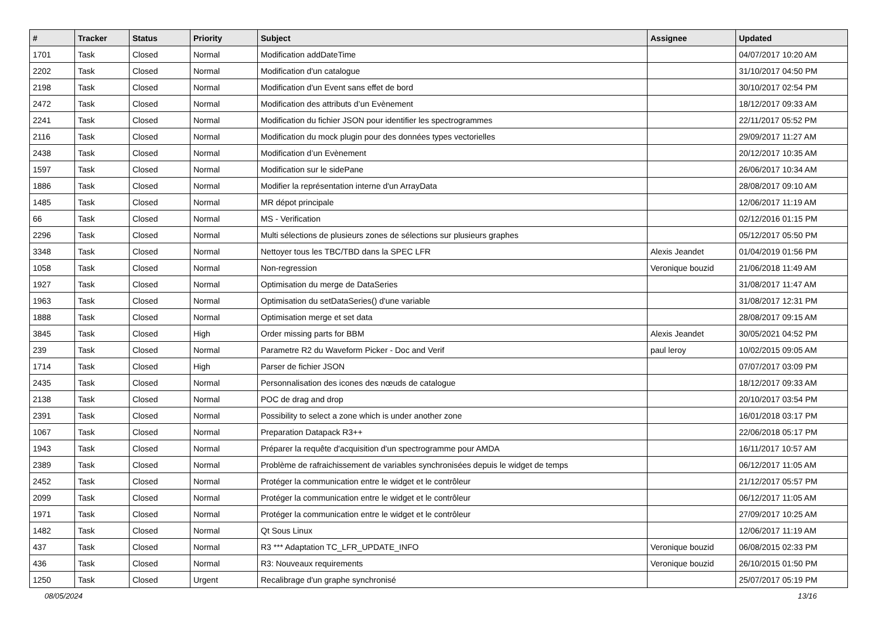| # | Tracker | Status | Priority | Subject | Assignee | Updated |
| --- | --- | --- | --- | --- | --- | --- |
| 1701 | Task | Closed | Normal | Modification addDateTime | | 04/07/2017 10:20 AM |
| 2202 | Task | Closed | Normal | Modification d'un catalogue | | 31/10/2017 04:50 PM |
| 2198 | Task | Closed | Normal | Modification d'un Event sans effet de bord | | 30/10/2017 02:54 PM |
| 2472 | Task | Closed | Normal | Modification des attributs d’un Evènement | | 18/12/2017 09:33 AM |
| 2241 | Task | Closed | Normal | Modification du fichier JSON pour identifier les spectrogrammes | | 22/11/2017 05:52 PM |
| 2116 | Task | Closed | Normal | Modification du mock plugin pour des données types vectorielles | | 29/09/2017 11:27 AM |
| 2438 | Task | Closed | Normal | Modification d’un Evènement | | 20/12/2017 10:35 AM |
| 1597 | Task | Closed | Normal | Modification sur le sidePane | | 26/06/2017 10:34 AM |
| 1886 | Task | Closed | Normal | Modifier la représentation interne d'un ArrayData | | 28/08/2017 09:10 AM |
| 1485 | Task | Closed | Normal | MR dépot principale | | 12/06/2017 11:19 AM |
| 66 | Task | Closed | Normal | MS - Verification | | 02/12/2016 01:15 PM |
| 2296 | Task | Closed | Normal | Multi sélections de plusieurs zones de sélections sur plusieurs graphes | | 05/12/2017 05:50 PM |
| 3348 | Task | Closed | Normal | Nettoyer tous les TBC/TBD dans la SPEC LFR | Alexis Jeandet | 01/04/2019 01:56 PM |
| 1058 | Task | Closed | Normal | Non-regression | Veronique bouzid | 21/06/2018 11:49 AM |
| 1927 | Task | Closed | Normal | Optimisation du merge de DataSeries | | 31/08/2017 11:47 AM |
| 1963 | Task | Closed | Normal | Optimisation du setDataSeries() d'une variable | | 31/08/2017 12:31 PM |
| 1888 | Task | Closed | Normal | Optimisation merge et set data | | 28/08/2017 09:15 AM |
| 3845 | Task | Closed | High | Order missing parts for BBM | Alexis Jeandet | 30/05/2021 04:52 PM |
| 239 | Task | Closed | Normal | Parametre R2 du Waveform Picker - Doc and Verif | paul leroy | 10/02/2015 09:05 AM |
| 1714 | Task | Closed | High | Parser de fichier JSON | | 07/07/2017 03:09 PM |
| 2435 | Task | Closed | Normal | Personnalisation des icones des nœuds de catalogue | | 18/12/2017 09:33 AM |
| 2138 | Task | Closed | Normal | POC de drag and drop | | 20/10/2017 03:54 PM |
| 2391 | Task | Closed | Normal | Possibility to select a zone which is under another zone | | 16/01/2018 03:17 PM |
| 1067 | Task | Closed | Normal | Preparation Datapack R3++ | | 22/06/2018 05:17 PM |
| 1943 | Task | Closed | Normal | Préparer la requête d'acquisition d'un spectrogramme pour AMDA | | 16/11/2017 10:57 AM |
| 2389 | Task | Closed | Normal | Problème de rafraichissement de variables synchronisées depuis le widget de temps | | 06/12/2017 11:05 AM |
| 2452 | Task | Closed | Normal | Protéger la communication entre le widget et le contrôleur | | 21/12/2017 05:57 PM |
| 2099 | Task | Closed | Normal | Protéger la communication entre le widget et le contrôleur | | 06/12/2017 11:05 AM |
| 1971 | Task | Closed | Normal | Protéger la communication entre le widget et le contrôleur | | 27/09/2017 10:25 AM |
| 1482 | Task | Closed | Normal | Qt Sous Linux | | 12/06/2017 11:19 AM |
| 437 | Task | Closed | Normal | R3 *** Adaptation TC_LFR_UPDATE_INFO | Veronique bouzid | 06/08/2015 02:33 PM |
| 436 | Task | Closed | Normal | R3: Nouveaux requirements | Veronique bouzid | 26/10/2015 01:50 PM |
| 1250 | Task | Closed | Urgent | Recalibrage d'un graphe synchronisé | | 25/07/2017 05:19 PM |
08/05/2024 13/16